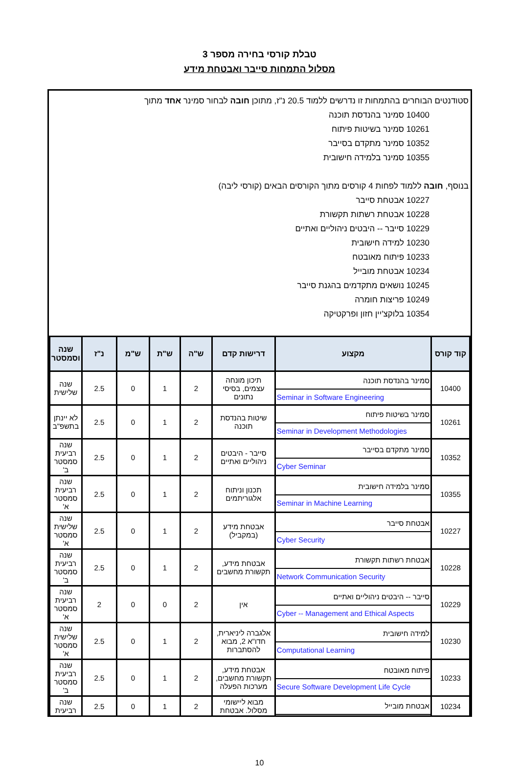טבלת קורסי בחירה מספר 3
מסלול התמחות סייבר ואבטחת מידע
סטודנטים הבוחרים בהתמחות זו נדרשים ללמוד 20.5 נ"ז, מתוכן חובה לבחור סמינר אחד מתוך
10400 סמינר בהנדסת תוכנה
10261 סמינר בשיטות פיתוח
10352 סמינר מתקדם בסייבר
10355 סמינר בלמידה חישובית
בנוסף, חובה ללמוד לפחות 4 קורסים מתוך הקורסים הבאים (קורסי ליבה)
10227 אבטחת סייבר
10228 אבטחת רשתות תקשורת
10229 סייבר -- היבטים ניהוליים ואתיים
10230 למידה חישובית
10233 פיתוח מאובטח
10234 אבטחת מובייל
10245 נושאים מתקדמים בהגנת סייבר
10249 פריצות חומרה
10354 בלוקצ'יין חזון ופרקטיקה
| קוד קורס | מקצוע | דרישות קדם | ש"ה | ש"ת | ש"מ | נ"ז | שנה וסמסטר |
| --- | --- | --- | --- | --- | --- | --- | --- |
| 10400 | / סמינר בהנדסת תוכנה / / Seminar in Software Engineering / | תיכון מונחה עצמים, בסיסי נתונים | 2 | 1 | 0 | 2.5 | שנה שלישית |
| 10261 | / סמינר בשיטות פיתוח / / Seminar in Development Methodologies / | שיטות בהנדסת תוכנה | 2 | 1 | 0 | 2.5 | לא יינתן בתשפ"ב |
| 10352 | / סמינר מתקדם בסייבר / / Cyber Seminar / | סייבר - היבטים ניהוליים ואתיים | 2 | 1 | 0 | 2.5 | שנה רביעית סמסטר ב' |
| 10355 | / סמינר בלמידה חישובית / / Seminar in Machine Learning / | תכנון וניתוח אלגוריתמים | 2 | 1 | 0 | 2.5 | שנה רביעית סמסטר א' |
| 10227 | / אבטחת סייבר / / Cyber Security / | אבטחת מידע (במקביל) | 2 | 1 | 0 | 2.5 | שנה שלישית סמסטר א' |
| 10228 | / אבטחת רשתות תקשורת / / Network Communication Security / | אבטחת מידע, תקשורת מחשבים | 2 | 1 | 0 | 2.5 | שנה רביעית סמסטר ב' |
| 10229 | / סייבר -- היבטים ניהוליים ואתיים / / Cyber -- Management and Ethical Aspects / | אין | 2 | 0 | 0 | 2 | שנה רביעית סמסטר א' |
| 10230 | / למידה חישובית / / Computational Learning / | אלגברה ליניארית, חדו"א 2, מבוא להסתברות | 2 | 1 | 0 | 2.5 | שנה שלישית סמסטר א' |
| 10233 | / פיתוח מאובטח / / Secure Software Development Life Cycle / | אבטחת מידע, תקשורת מחשבים, מערכות הפעלה | 2 | 1 | 0 | 2.5 | שנה רביעית סמסטר ב' |
| 10234 | / אבטחת מובייל / | מבוא ליישומי מסלול. אבטחת | 2 | 1 | 0 | 2.5 | שנה רביעית |
10